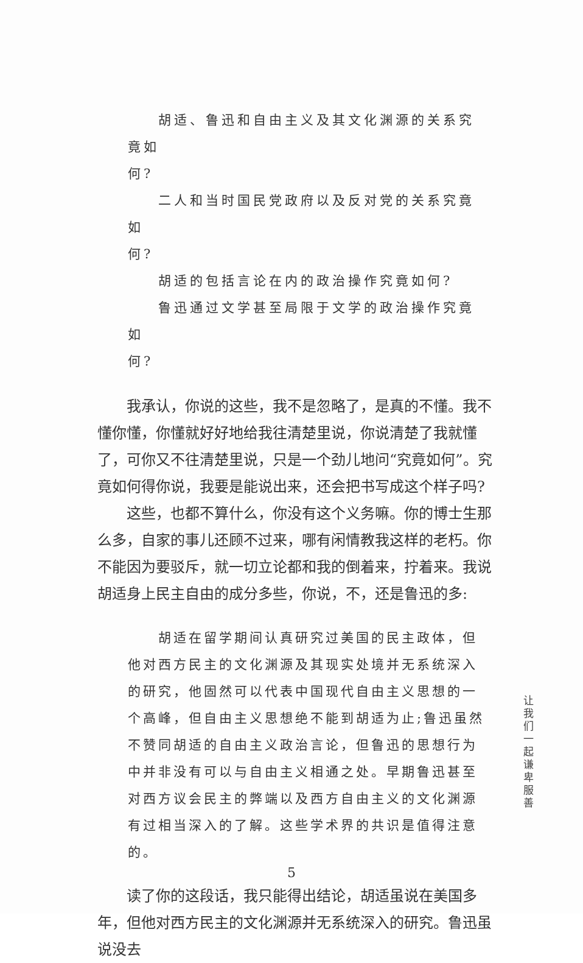胡适、鲁迅和自由主义及其文化渊源的关系究竟如
何?
二人和当时国民党政府以及反对党的关系究竟如
何?
胡适的包括言论在内的政治操作究竟如何?
鲁迅通过文学甚至局限于文学的政治操作究竟如
何?
我承认，你说的这些，我不是忽略了，是真的不懂。我不懂你懂，你懂就好好地给我往清楚里说，你说清楚了我就懂了，可你又不往清楚里说，只是一个劲儿地问“究竟如何”。究竟如何得你说，我要是能说出来，还会把书写成这个样子吗?
这些，也都不算什么，你没有这个义务嘛。你的博士生那么多，自家的事儿还顾不过来，哪有闲情教我这样的老朽。你不能因为要驳斥，就一切立论都和我的倒着来，拧着来。我说胡适身上民主自由的成分多些，你说，不，还是鲁迅的多:
胡适在留学期间认真研究过美国的民主政体，但他对西方民主的文化渊源及其现实处境并无系统深入的研究，他固然可以代表中国现代自由主义思想的一个高峰，但自由主义思想绝不能到胡适为止;鲁迅虽然不赞同胡适的自由主义政治言论，但鲁迅的思想行为中并非没有可以与自由主义相通之处。早期鲁迅甚至对西方议会民主的弊端以及西方自由主义的文化渊源有过相当深入的了解。这些学术界的共识是值得注意的。
读了你的这段话，我只能得出结论，胡适虽说在美国多年，但他对西方民主的文化渊源并无系统深入的研究。鲁迅虽说没去
让我们一起谦卑服善
5